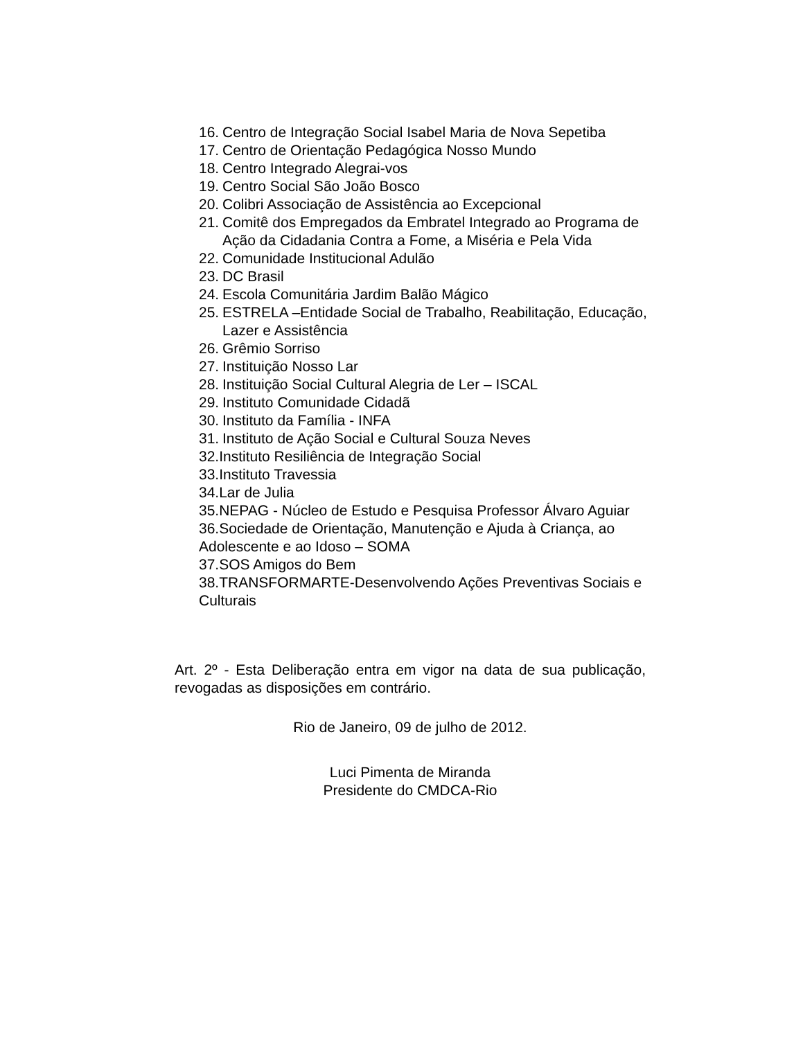16. Centro de Integração Social Isabel Maria de Nova Sepetiba
17. Centro de Orientação Pedagógica Nosso Mundo
18. Centro Integrado Alegrai-vos
19. Centro Social São João Bosco
20. Colibri Associação de Assistência ao Excepcional
21. Comitê dos Empregados da Embratel Integrado ao Programa de Ação da Cidadania Contra a Fome, a Miséria e Pela Vida
22. Comunidade Institucional Adulão
23. DC Brasil
24. Escola Comunitária Jardim Balão Mágico
25. ESTRELA –Entidade Social de Trabalho, Reabilitação, Educação, Lazer e Assistência
26. Grêmio Sorriso
27. Instituição Nosso Lar
28. Instituição Social Cultural Alegria de Ler – ISCAL
29. Instituto Comunidade Cidadã
30. Instituto da Família - INFA
31. Instituto de Ação Social e Cultural Souza Neves
32.Instituto Resiliência de Integração Social
33.Instituto Travessia
34.Lar de Julia
35.NEPAG - Núcleo de Estudo e Pesquisa Professor Álvaro Aguiar
36.Sociedade de Orientação, Manutenção e Ajuda à Criança, ao Adolescente e ao Idoso – SOMA
37.SOS Amigos do Bem
38.TRANSFORMARTE-Desenvolvendo Ações Preventivas Sociais e Culturais
Art. 2º - Esta Deliberação entra em vigor na data de sua publicação, revogadas as disposições em contrário.
Rio de Janeiro, 09 de julho de 2012.
Luci Pimenta de Miranda
Presidente do CMDCA-Rio